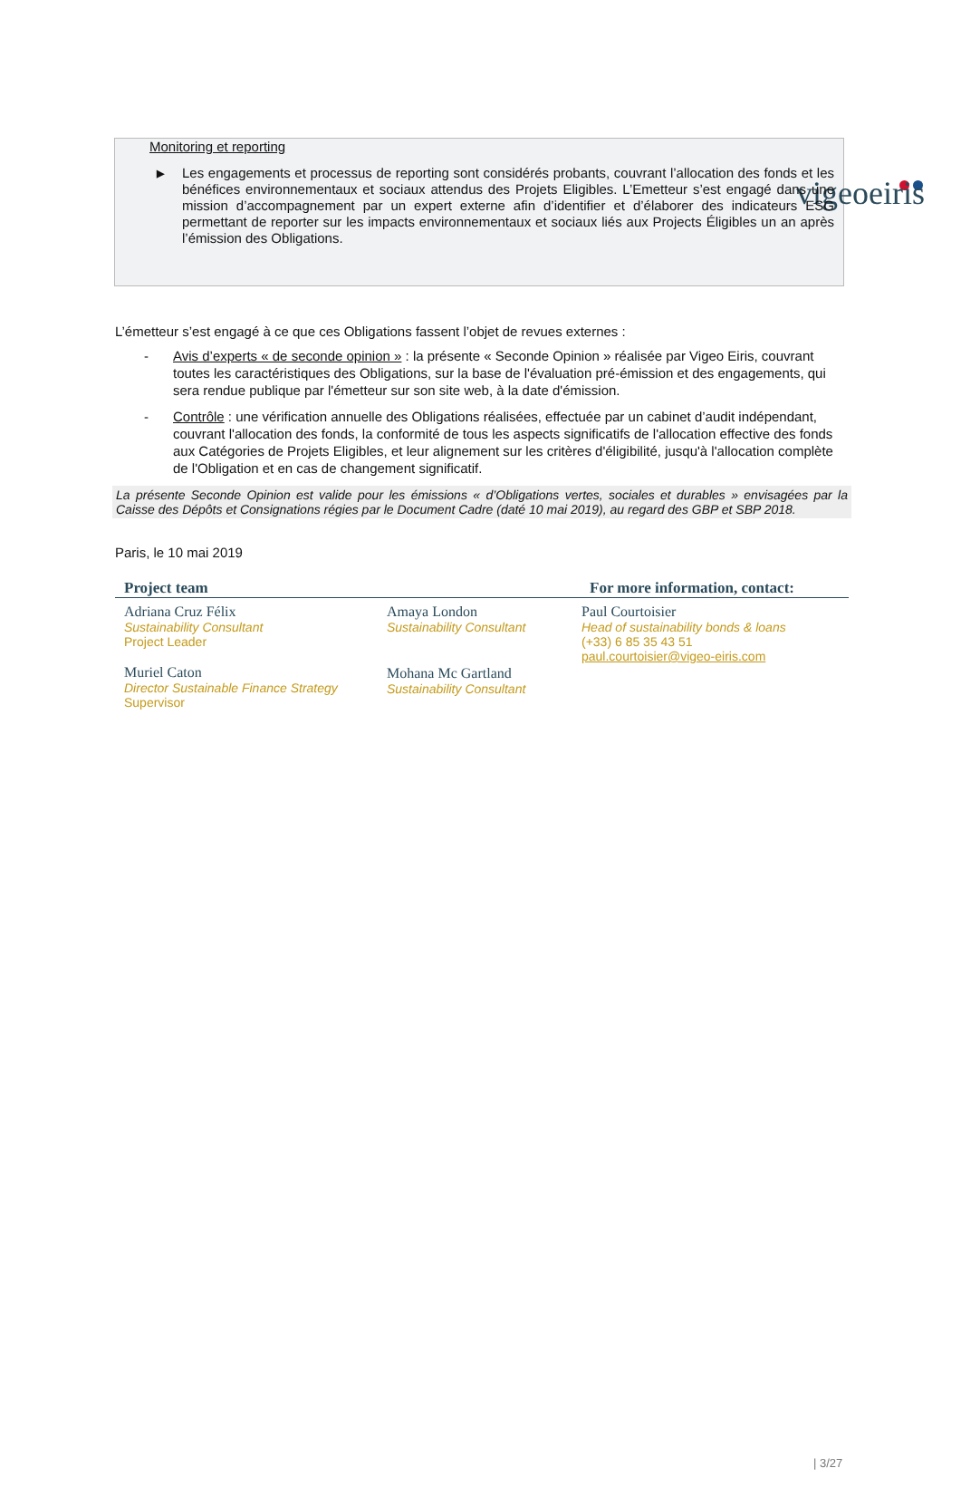vigeoeiris
Monitoring et reporting
▶ Les engagements et processus de reporting sont considérés probants, couvrant l’allocation des fonds et les bénéfices environnementaux et sociaux attendus des Projets Eligibles. L’Emetteur s’est engagé dans une mission d’accompagnement par un expert externe afin d’identifier et d’élaborer des indicateurs ESG permettant de reporter sur les impacts environnementaux et sociaux liés aux Projects Éligibles un an après l’émission des Obligations.
L’émetteur s’est engagé à ce que ces Obligations fassent l’objet de revues externes :
- Avis d’experts « de seconde opinion » : la présente « Seconde Opinion » réalisée par Vigeo Eiris, couvrant toutes les caractéristiques des Obligations, sur la base de l'évaluation pré-émission et des engagements, qui sera rendue publique par l'émetteur sur son site web, à la date d'émission.
- Contrôle : une vérification annuelle des Obligations réalisées, effectuée par un cabinet d’audit indépendant, couvrant l'allocation des fonds, la conformité de tous les aspects significatifs de l'allocation effective des fonds aux Catégories de Projets Eligibles, et leur alignement sur les critères d'éligibilité, jusqu'à l'allocation complète de l'Obligation et en cas de changement significatif.
La présente Seconde Opinion est valide pour les émissions « d’Obligations vertes, sociales et durables » envisagées par la Caisse des Dépôts et Consignations régies par le Document Cadre (daté 10 mai 2019), au regard des GBP et SBP 2018.
Paris, le 10 mai 2019
Project team For more information, contact:
Adriana Cruz Félix
Sustainability Consultant
Project Leader
Muriel Caton
Director Sustainable Finance Strategy
Supervisor
Amaya London
Sustainability Consultant
Mohana Mc Gartland
Sustainability Consultant
Paul Courtoisier
Head of sustainability bonds & loans
(+33) 6 85 35 43 51
paul.courtoisier@vigeo-eiris.com
| 3/27